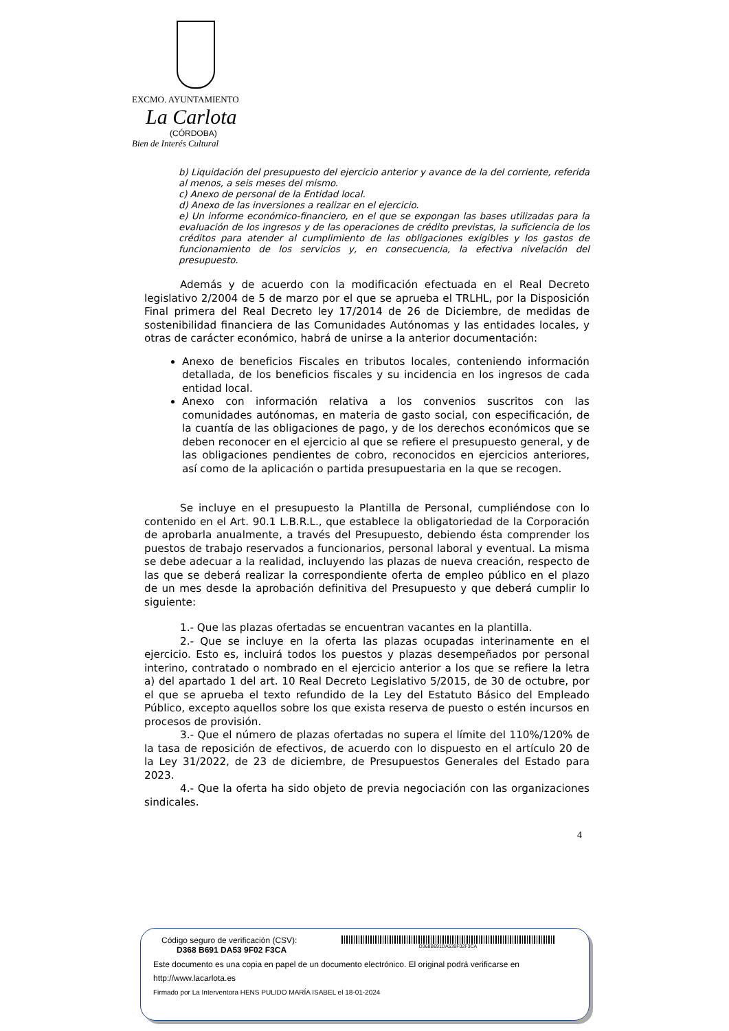EXCMO. AYUNTAMIENTO
La Carlota
(CÓRDOBA)
Bien de Interés Cultural
b) Liquidación del presupuesto del ejercicio anterior y avance de la del corriente, referida al menos, a seis meses del mismo.
c) Anexo de personal de la Entidad local.
d) Anexo de las inversiones a realizar en el ejercicio.
e) Un informe económico-financiero, en el que se expongan las bases utilizadas para la evaluación de los ingresos y de las operaciones de crédito previstas, la suficiencia de los créditos para atender al cumplimiento de las obligaciones exigibles y los gastos de funcionamiento de los servicios y, en consecuencia, la efectiva nivelación del presupuesto.
Además y de acuerdo con la modificación efectuada en el Real Decreto legislativo 2/2004 de 5 de marzo por el que se aprueba el TRLHL, por la Disposición Final primera del Real Decreto ley 17/2014 de 26 de Diciembre, de medidas de sostenibilidad financiera de las Comunidades Autónomas y las entidades locales, y otras de carácter económico, habrá de unirse a la anterior documentación:
Anexo de beneficios Fiscales en tributos locales, conteniendo información detallada, de los beneficios fiscales y su incidencia en los ingresos de cada entidad local.
Anexo con información relativa a los convenios suscritos con las comunidades autónomas, en materia de gasto social, con especificación, de la cuantía de las obligaciones de pago, y de los derechos económicos que se deben reconocer en el ejercicio al que se refiere el presupuesto general, y de las obligaciones pendientes de cobro, reconocidos en ejercicios anteriores, así como de la aplicación o partida presupuestaria en la que se recogen.
Se incluye en el presupuesto la Plantilla de Personal, cumpliéndose con lo contenido en el Art. 90.1 L.B.R.L., que establece la obligatoriedad de la Corporación de aprobarla anualmente, a través del Presupuesto, debiendo ésta comprender los puestos de trabajo reservados a funcionarios, personal laboral y eventual. La misma se debe adecuar a la realidad, incluyendo las plazas de nueva creación, respecto de las que se deberá realizar la correspondiente oferta de empleo público en el plazo de un mes desde la aprobación definitiva del Presupuesto y que deberá cumplir lo siguiente:
1.- Que las plazas ofertadas se encuentran vacantes en la plantilla.
2.- Que se incluye en la oferta las plazas ocupadas interinamente en el ejercicio. Esto es, incluirá todos los puestos y plazas desempeñados por personal interino, contratado o nombrado en el ejercicio anterior a los que se refiere la letra a) del apartado 1 del art. 10 Real Decreto Legislativo 5/2015, de 30 de octubre, por el que se aprueba el texto refundido de la Ley del Estatuto Básico del Empleado Público, excepto aquellos sobre los que exista reserva de puesto o estén incursos en procesos de provisión.
3.- Que el número de plazas ofertadas no supera el límite del 110%/120% de la tasa de reposición de efectivos, de acuerdo con lo dispuesto en el artículo 20 de la Ley 31/2022, de 23 de diciembre, de Presupuestos Generales del Estado para 2023.
4.- Que la oferta ha sido objeto de previa negociación con las organizaciones sindicales.
4
Código seguro de verificación (CSV):
D368 B691 DA53 9F02 F3CA
D368B691DA539F02F3CA
Este documento es una copia en papel de un documento electrónico. El original podrá verificarse en
http://www.lacarlota.es
Firmado por La Interventora HENS PULIDO MARÍA ISABEL el 18-01-2024